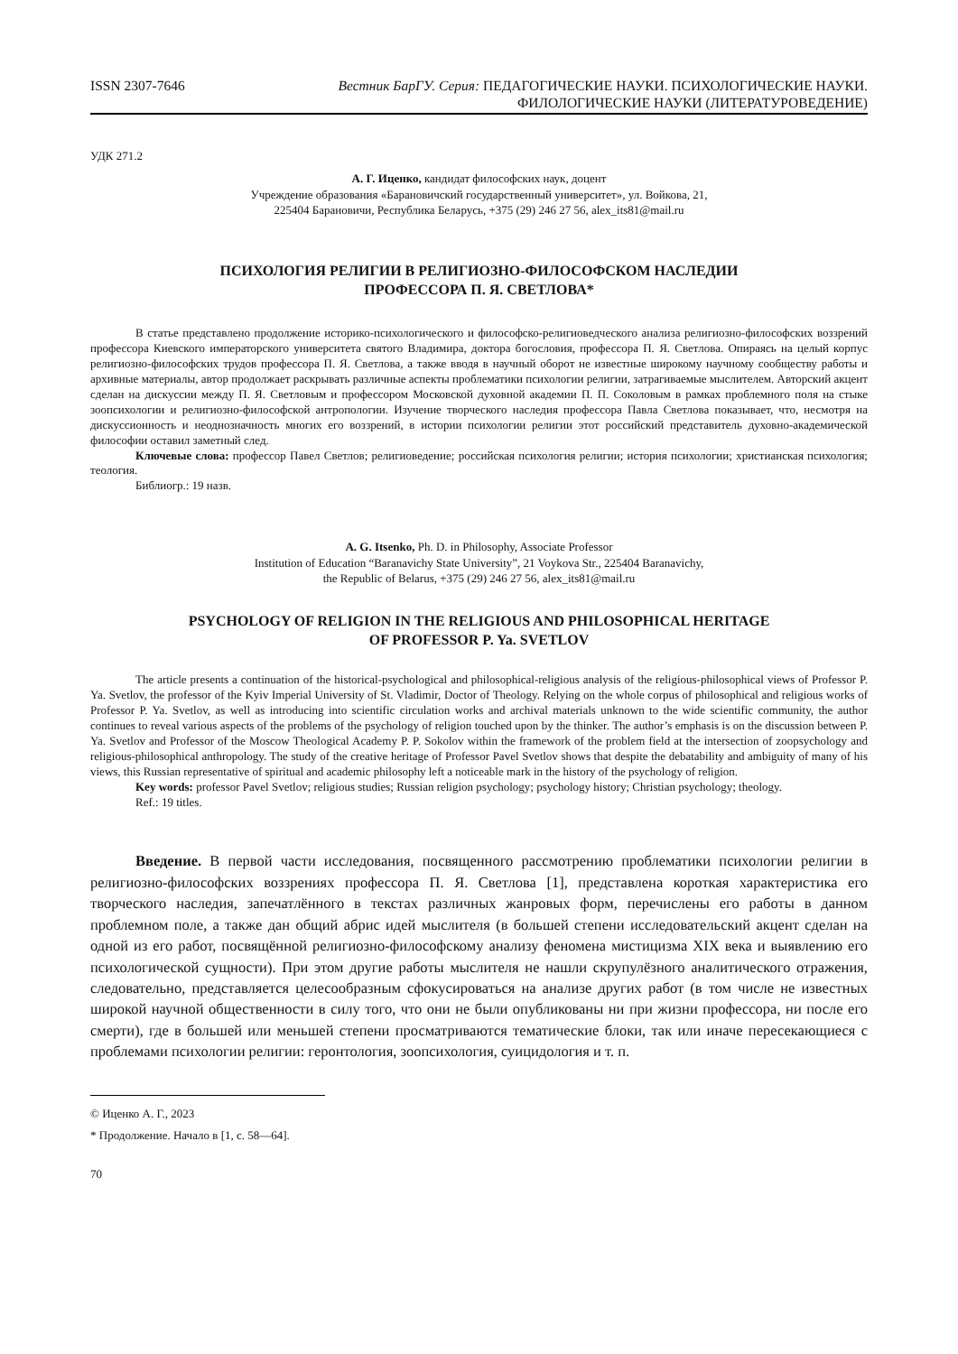ISSN 2307-7646 Вестник БарГУ. Серия: ПЕДАГОГИЧЕСКИЕ НАУКИ. ПСИХОЛОГИЧЕСКИЕ НАУКИ.
ФИЛОЛОГИЧЕСКИЕ НАУКИ (ЛИТЕРАТУРОВЕДЕНИЕ)
УДК 271.2
А. Г. Иценко, кандидат философских наук, доцент
Учреждение образования «Барановичский государственный университет», ул. Войкова, 21,
225404 Барановичи, Республика Беларусь, +375 (29) 246 27 56, alex_its81@mail.ru
ПСИХОЛОГИЯ РЕЛИГИИ В РЕЛИГИОЗНО-ФИЛОСОФСКОМ НАСЛЕДИИ
ПРОФЕССОРА П. Я. СВЕТЛОВА*
В статье представлено продолжение историко-психологического и философско-религиоведческого анализа религиозно-философских воззрений профессора Киевского императорского университета святого Владимира, доктора богословия, профессора П. Я. Светлова. Опираясь на целый корпус религиозно-философских трудов профессора П. Я. Светлова, а также вводя в научный оборот не известные широкому научному сообществу работы и архивные материалы, автор продолжает раскрывать различные аспекты проблематики психологии религии, затрагиваемые мыслителем. Авторский акцент сделан на дискуссии между П. Я. Светловым и профессором Московской духовной академии П. П. Соколовым в рамках проблемного поля на стыке зоопсихологии и религиозно-философской антропологии. Изучение творческого наследия профессора Павла Светлова показывает, что, несмотря на дискуссионность и неоднозначность многих его воззрений, в истории психологии религии этот российский представитель духовно-академической философии оставил заметный след.
Ключевые слова: профессор Павел Светлов; религиоведение; российская психология религии; история психологии; христианская психология; теология.
Библиогр.: 19 назв.
A. G. Itsenko, Ph. D. in Philosophy, Associate Professor
Institution of Education “Baranavichy State University”, 21 Voykova Str., 225404 Baranavichy,
the Republic of Belarus, +375 (29) 246 27 56, alex_its81@mail.ru
PSYCHOLOGY OF RELIGION IN THE RELIGIOUS AND PHILOSOPHICAL HERITAGE
OF PROFESSOR P. Ya. SVETLOV
The article presents a continuation of the historical-psychological and philosophical-religious analysis of the religious-philosophical views of Professor P. Ya. Svetlov, the professor of the Kyiv Imperial University of St. Vladimir, Doctor of Theology. Relying on the whole corpus of philosophical and religious works of Professor P. Ya. Svetlov, as well as introducing into scientific circulation works and archival materials unknown to the wide scientific community, the author continues to reveal various aspects of the problems of the psychology of religion touched upon by the thinker. The author’s emphasis is on the discussion between P. Ya. Svetlov and Professor of the Moscow Theological Academy P. P. Sokolov within the framework of the problem field at the intersection of zoopsychology and religious-philosophical anthropology. The study of the creative heritage of Professor Pavel Svetlov shows that despite the debatability and ambiguity of many of his views, this Russian representative of spiritual and academic philosophy left a noticeable mark in the history of the psychology of religion.
Key words: professor Pavel Svetlov; religious studies; Russian religion psychology; psychology history; Christian psychology; theology.
Ref.: 19 titles.
Введение. В первой части исследования, посвященного рассмотрению проблематики психологии религии в религиозно-философских воззрениях профессора П. Я. Светлова [1], представлена короткая характеристика его творческого наследия, запечатлённого в текстах различных жанровых форм, перечислены его работы в данном проблемном поле, а также дан общий абрис идей мыслителя (в большей степени исследовательский акцент сделан на одной из его работ, посвящённой религиозно-философскому анализу феномена мистицизма XIX века и выявлению его психологической сущности). При этом другие работы мыслителя не нашли скрупулёзного аналитического отражения, следовательно, представляется целесообразным сфокусироваться на анализе других работ (в том числе не известных широкой научной общественности в силу того, что они не были опубликованы ни при жизни профессора, ни после его смерти), где в большей или меньшей степени просматриваются тематические блоки, так или иначе пересекающиеся с проблемами психологии религии: геронтология, зоопсихология, суицидология и т. п.
© Иценко А. Г., 2023
* Продолжение. Начало в [1, с. 58—64].
70